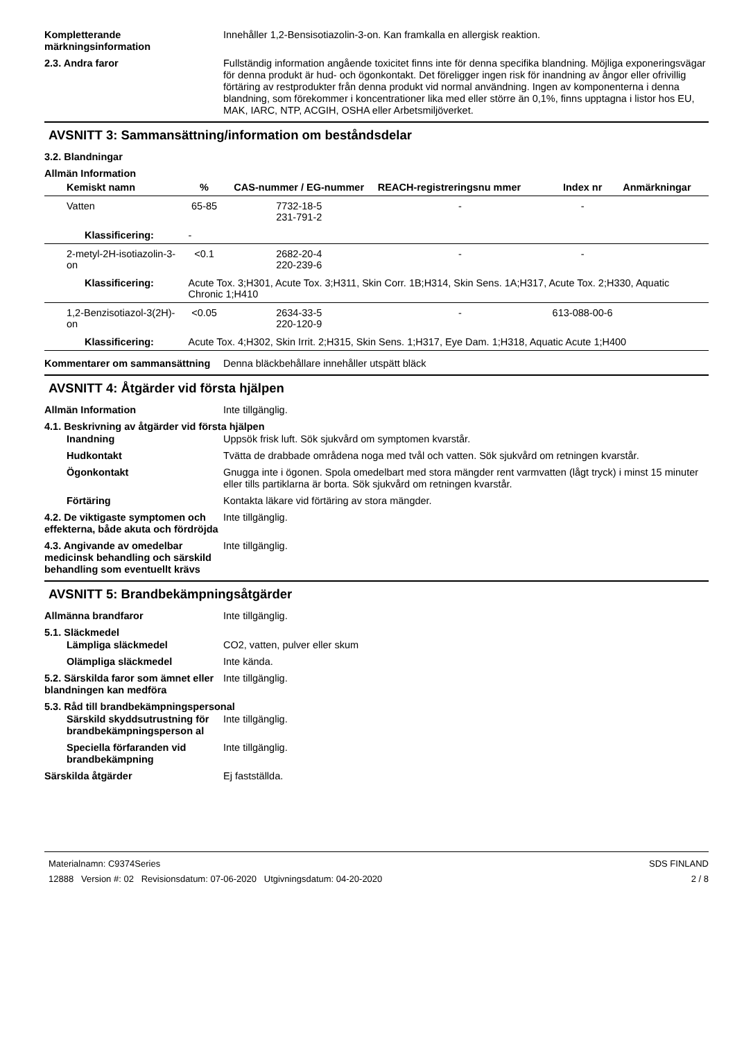Kompletterande märkningsinformation
Innehåller 1,2-Bensisotiazolin-3-on. Kan framkalla en allergisk reaktion.
2.3. Andra faror Fullständig information angående toxicitet finns inte för denna specifika blandning. Möjliga exponeringsvägar för denna produkt är hud- och ögonkontakt. Det föreligger ingen risk för inandning av ångor eller ofrivillig förtäring av restprodukter från denna produkt vid normal användning. Ingen av komponenterna i denna blandning, som förekommer i koncentrationer lika med eller större än 0,1%, finns upptagna i listor hos EU, MAK, IARC, NTP, ACGIH, OSHA eller Arbetsmiljöverket.
AVSNITT 3: Sammansättning/information om beståndsdelar
3.2. Blandningar
Allmän Information
| Kemiskt namn | % | CAS-nummer / EG-nummer | REACH-registreringsnu mmer | Index nr | Anmärkningar |
| --- | --- | --- | --- | --- | --- |
| Vatten | 65-85 | 7732-18-5 231-791-2 | - | - | |
| Klassificering: | - | | | | |
| 2-metyl-2H-isotiazolin-3-on | <0.1 | 2682-20-4 220-239-6 | - | - | |
| Klassificering: | Acute Tox. 3;H301, Acute Tox. 3;H311, Skin Corr. 1B;H314, Skin Sens. 1A;H317, Acute Tox. 2;H330, Aquatic Chronic 1;H410 | | | | |
| 1,2-Benzisotiazol-3(2H)-on | <0.05 | 2634-33-5 220-120-9 | - | 613-088-00-6 | |
| Klassificering: | Acute Tox. 4;H302, Skin Irrit. 2;H315, Skin Sens. 1;H317, Eye Dam. 1;H318, Aquatic Acute 1;H400 | | | | |
Kommentarer om sammansättning Denna bläckbehållare innehåller utspätt bläck
AVSNITT 4: Åtgärder vid första hjälpen
Allmän Information Inte tillgänglig.
4.1. Beskrivning av åtgärder vid första hjälpen
Inandning Uppsök frisk luft. Sök sjukvård om symptomen kvarstår.
Hudkontakt Tvätta de drabbade områdena noga med tvål och vatten. Sök sjukvård om retningen kvarstår.
Ögonkontakt Gnugga inte i ögonen. Spola omedelbart med stora mängder rent varmvatten (lågt tryck) i minst 15 minuter eller tills partiklarna är borta. Sök sjukvård om retningen kvarstår.
Förtäring Kontakta läkare vid förtäring av stora mängder.
4.2. De viktigaste symptomen och effekterna, både akuta och fördröjda
Inte tillgänglig.
4.3. Angivande av omedelbar medicinsk behandling och särskild behandling som eventuellt krävs
Inte tillgänglig.
AVSNITT 5: Brandbekämpningsåtgärder
Allmänna brandfaror Inte tillgänglig.
5.1. Släckmedel
Lämpliga släckmedel CO2, vatten, pulver eller skum
Olämpliga släckmedel Inte kända.
5.2. Särskilda faror som ämnet eller blandningen kan medföra
Inte tillgänglig.
5.3. Råd till brandbekämpningspersonal
Särskild skyddsutrustning för brandbekämpningsperson al
Inte tillgänglig.
Speciella förfaranden vid brandbekämpning
Inte tillgänglig.
Särskilda åtgärder Ej fastställda.
Materialnamn: C9374Series
12888 Version #: 02 Revisionsdatum: 07-06-2020 Utgivningsdatum: 04-20-2020
SDS FINLAND
2 / 8